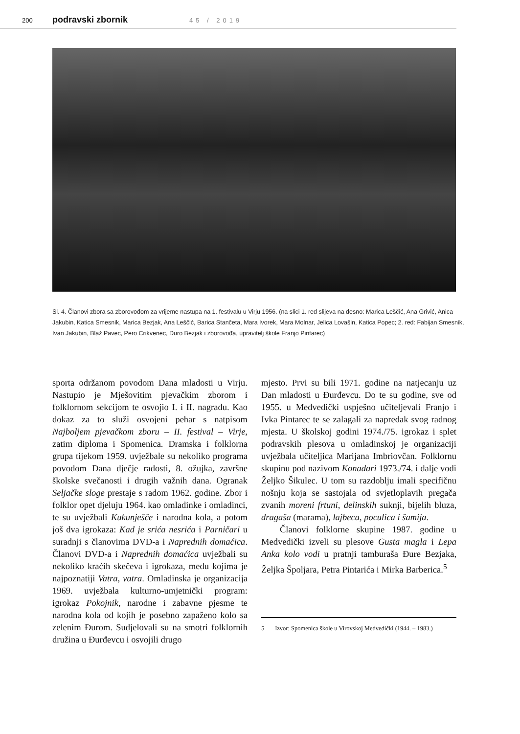200 podravski zbornik 45 / 2019
Sl. 4. Članovi zbora sa zborovođom za vrijeme nastupa na 1. festivalu u Virju 1956. (na slici 1. red slijeva na desno: Marica Leščić, Ana Grivić, Anica Jakubin, Katica Smesnik, Marica Bezjak, Ana Leščić, Barica Stančeta, Mara Ivorek, Mara Molnar, Jelica Lovašin, Katica Popec; 2. red: Fabijan Smesnik, Ivan Jakubin, Blaž Pavec, Pero Crikvenec, Đuro Bezjak i zborovođa, upravitelj škole Franjo Pintarec)
sporta održanom povodom Dana mladosti u Virju. Nastupio je Mješovitim pjevačkim zborom i folklornom sekcijom te osvojio I. i II. nagradu. Kao dokaz za to služi osvojeni pehar s natpisom Najboljem pjevačkom zboru – II. festival – Virje, zatim diploma i Spomenica. Dramska i folklorna grupa tijekom 1959. uvježbale su nekoliko programa povodom Dana dječje radosti, 8. ožujka, završne školske svečanosti i drugih važnih dana. Ogranak Seljačke sloge prestaje s radom 1962. godine. Zbor i folklor opet djeluju 1964. kao omladinke i omladinci, te su uvježbali Kukunješče i narodna kola, a potom još dva igrokaza: Kad je srića nesrića i Parničari u suradnji s članovima DVD-a i Naprednih domaćica. Članovi DVD-a i Naprednih domaćica uvježbali su nekoliko kraćih skečeva i igrokaza, među kojima je najpoznatiji Vatra, vatra. Omladinska je organizacija 1969. uvježbala kulturno-umjetnički program: igrokaz Pokojnik, narodne i zabavne pjesme te narodna kola od kojih je posebno zapaženo kolo sa zelenim Đurom. Sudjelovali su na smotri folklornih družina u Đurđevcu i osvojili drugo
mjesto. Prvi su bili 1971. godine na natjecanju uz Dan mladosti u Đurđevcu. Do te su godine, sve od 1955. u Medvedički uspješno učiteljevali Franjo i Ivka Pintarec te se zalagali za napredak svog radnog mjesta. U školskoj godini 1974./75. igrokaz i splet podravskih plesova u omladinskoj je organizaciji uvježbala učiteljica Marijana Imbriovčan. Folklornu skupinu pod nazivom Konađari 1973./74. i dalje vodi Željko Šikulec. U tom su razdoblju imali specifičnu nošnju koja se sastojala od svjetloplavih pregača zvanih moreni frtuni, delinskih suknji, bijelih bluza, dragaša (marama), lajbeca, poculica i šamija.
Članovi folklorne skupine 1987. godine u Medvedički izveli su plesove Gusta magla i Lepa Anka kolo vodi u pratnji tamburaša Đure Bezjaka, Željka Špoljara, Petra Pintarića i Mirka Barberica.<sup>5</sup>
5 Izvor: Spomenica škole u Virovskoj Medvedički (1944. – 1983.)